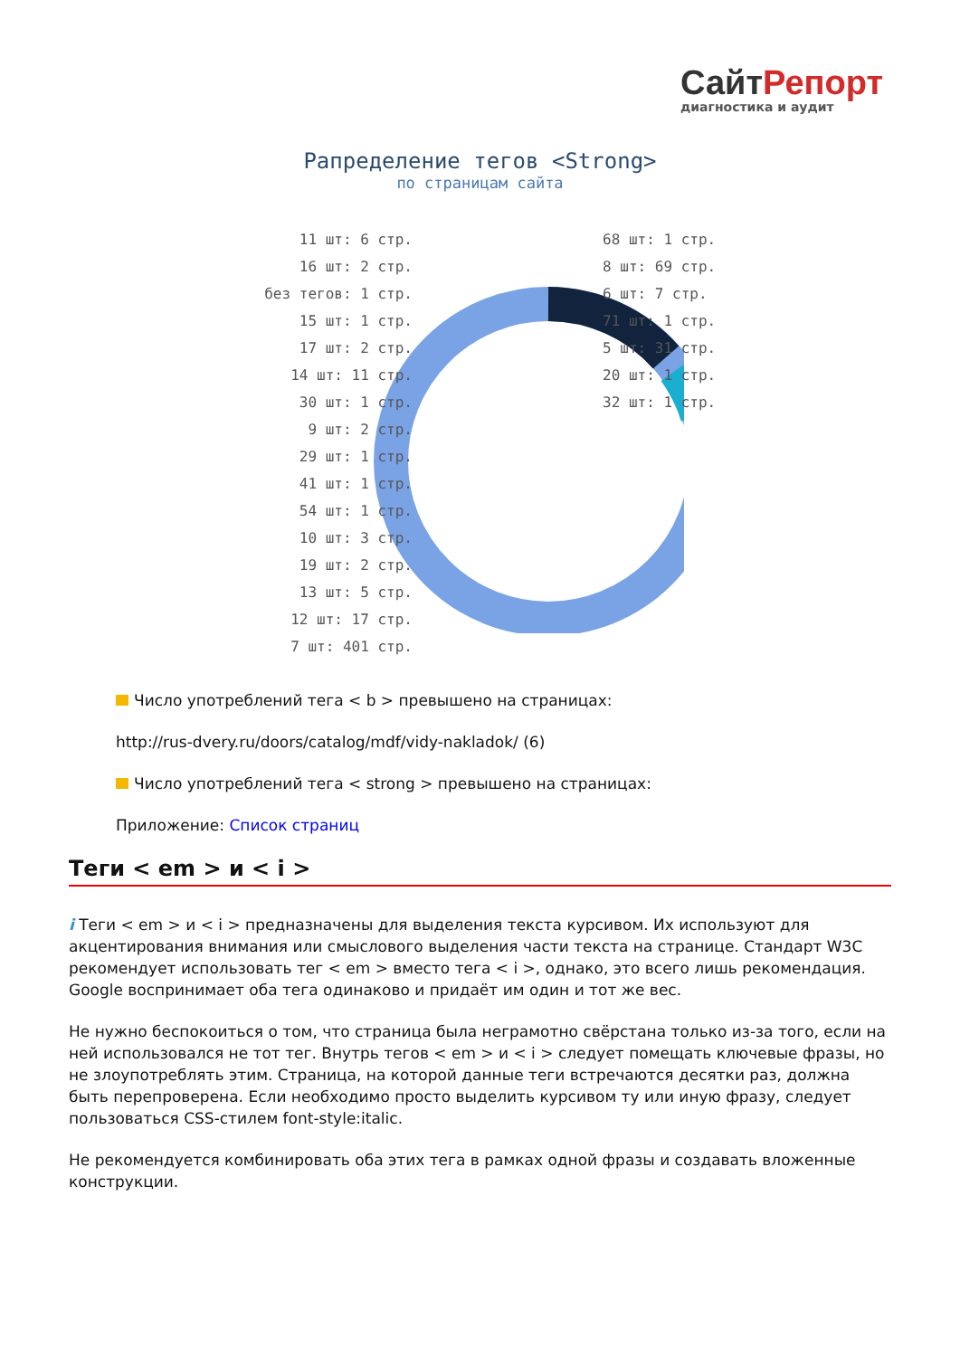СайтРепорт
диагностика и аудит
Рапределение тегов <Strong>
по страницам сайта
11 шт: 6 стр.
16 шт: 2 стр.
без тегов: 1 стр.
15 шт: 1 стр.
17 шт: 2 стр.
14 шт: 11 стр.
30 шт: 1 стр.
9 шт: 2 стр.
29 шт: 1 стр.
41 шт: 1 стр.
54 шт: 1 стр.
10 шт: 3 стр.
19 шт: 2 стр.
13 шт: 5 стр.
12 шт: 17 стр.
7 шт: 401 стр.
68 шт: 1 стр.
8 шт: 69 стр.
6 шт: 7 стр.
71 шт: 1 стр.
5 шт: 31 стр.
20 шт: 1 стр.
32 шт: 1 стр.
Число употреблений тега < b > превышено на страницах:
http://rus-dvery.ru/doors/catalog/mdf/vidy-nakladok/ (6)
Число употреблений тега < strong > превышено на страницах:
Приложение: Список страниц
Теги < em > и < i >
i Теги < em > и < i > предназначены для выделения текста курсивом. Их используют для акцентирования внимания или смыслового выделения части текста на странице. Стандарт W3C рекомендует использовать тег < em > вместо тега < i >, однако, это всего лишь рекомендация. Google воспринимает оба тега одинаково и придаёт им один и тот же вес.
Не нужно беспокоиться о том, что страница была неграмотно свёрстана только из-за того, если на ней использовался не тот тег. Внутрь тегов < em > и < i > следует помещать ключевые фразы, но не злоупотреблять этим. Страница, на которой данные теги встречаются десятки раз, должна быть перепроверена. Если необходимо просто выделить курсивом ту или иную фразу, следует пользоваться CSS-стилем font-style:italic.
Не рекомендуется комбинировать оба этих тега в рамках одной фразы и создавать вложенные конструкции.